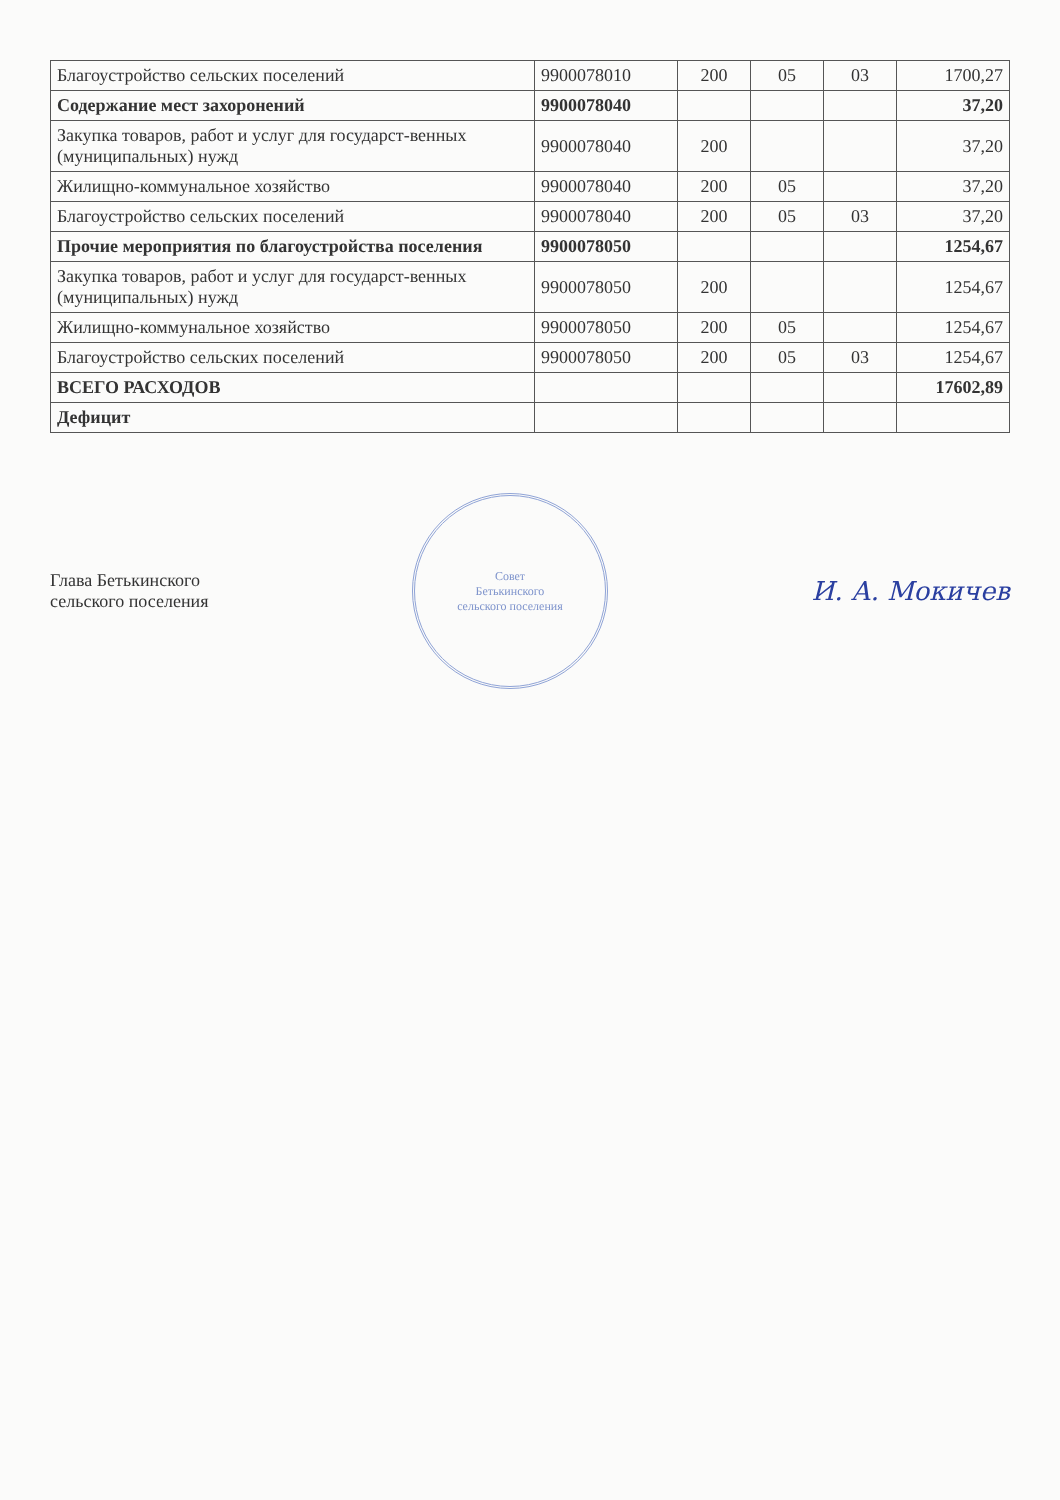| Благоустройство сельских поселений | 9900078010 | 200 | 05 | 03 | 1700,27 |
| Содержание мест захоронений | 9900078040 | | | | 37,20 |
| Закупка товаров, работ и услуг для государст-венных (муниципальных) нужд | 9900078040 | 200 | | | 37,20 |
| Жилищно-коммунальное хозяйство | 9900078040 | 200 | 05 | | 37,20 |
| Благоустройство сельских поселений | 9900078040 | 200 | 05 | 03 | 37,20 |
| Прочие мероприятия по благоустройства поселения | 9900078050 | | | | 1254,67 |
| Закупка товаров, работ и услуг для государст-венных (муниципальных) нужд | 9900078050 | 200 | | | 1254,67 |
| Жилищно-коммунальное хозяйство | 9900078050 | 200 | 05 | | 1254,67 |
| Благоустройство сельских поселений | 9900078050 | 200 | 05 | 03 | 1254,67 |
| ВСЕГО РАСХОДОВ | | | | | 17602,89 |
| Дефицит | | | | | |
Глава Бетькинского
сельского поселения
Совет
Бетькинского
сельского поселения
И. А. Мокичев